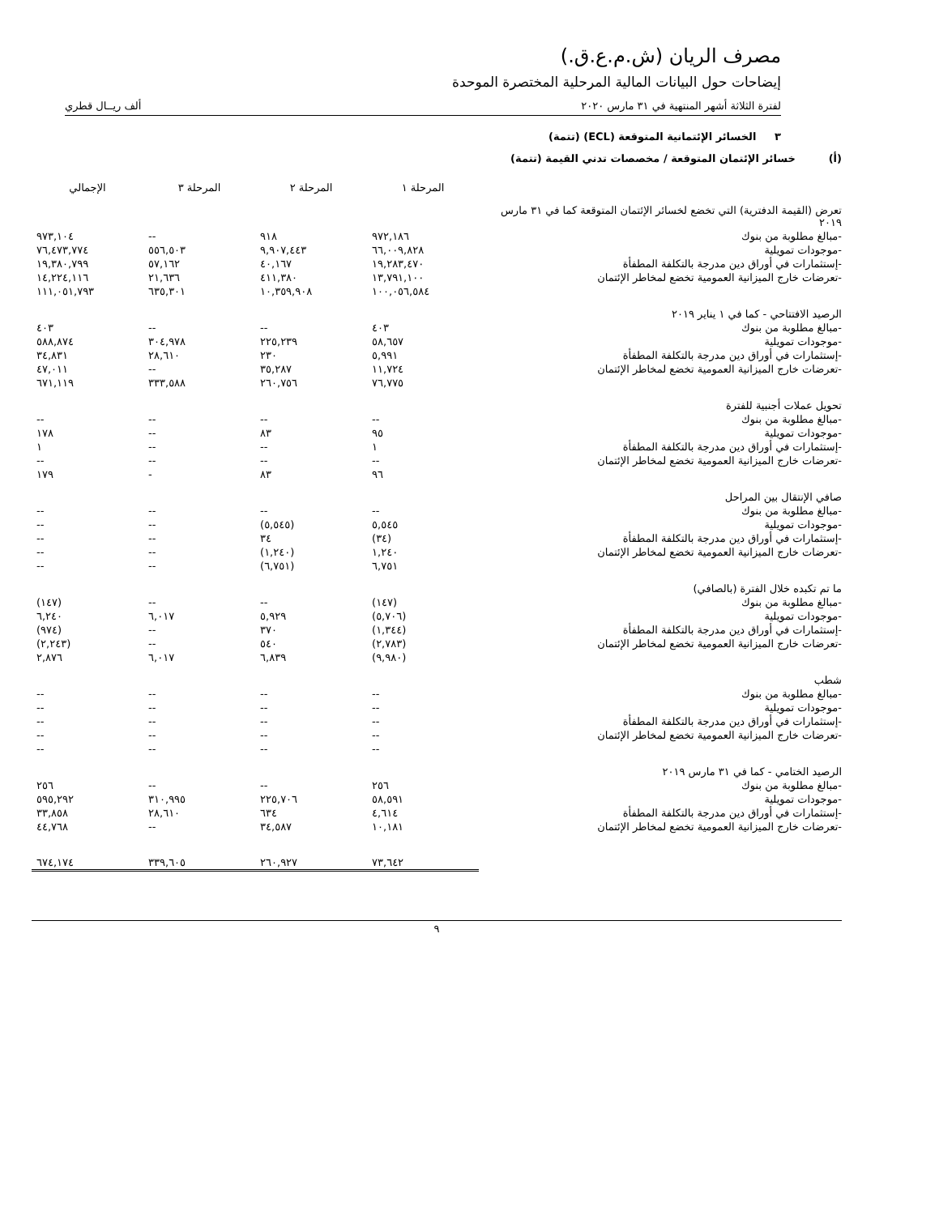مصرف الريان (ش.م.ع.ق.)
إيضاحات حول البيانات المالية المرحلية المختصرة الموحدة
لفترة الثلاثة أشهر المنتهية في ٣١ مارس ٢٠٢٠ ألف ريــال قطري
٣ الخسائر الإئتمانية المتوقعة (ECL) (تتمة)
(أ) خسائر الإئتمان المتوقعة / مخصصات تدني القيمة (تتمة)
| | المرحلة ١ | المرحلة ٢ | المرحلة ٣ | الإجمالي |
| --- | --- | --- | --- | --- |
| تعرض (القيمة الدفترية) التي تخضع لخسائر الإئتمان المتوقعة كما في ٣١ مارس ٢٠١٩ | | | | |
| -مبالغ مطلوبة من بنوك | ٩٧٢,١٨٦ | ٩١٨ | -- | ٩٧٣,١٠٤ |
| -موجودات تمويلية | ٦٦,٠٠٩,٨٢٨ | ٩,٩٠٧,٤٤٣ | ٥٥٦,٥٠٣ | ٧٦,٤٧٣,٧٧٤ |
| -إستثمارات في أوراق دين مدرجة بالتكلفة المطفأة | ١٩,٢٨٣,٤٧٠ | ٤٠,١٦٧ | ٥٧,١٦٢ | ١٩,٣٨٠,٧٩٩ |
| -تعرضات خارج الميزانية العمومية تخضع لمخاطر الإئتمان | ١٣,٧٩١,١٠٠ | ٤١١,٣٨٠ | ٢١,٦٣٦ | ١٤,٢٢٤,١١٦ |
| | ١٠٠,٠٥٦,٥٨٤ | ١٠,٣٥٩,٩٠٨ | ٦٣٥,٣٠١ | ١١١,٠٥١,٧٩٣ |
| الرصيد الافتتاحي - كما في ١ يناير ٢٠١٩ | | | | |
| -مبالغ مطلوبة من بنوك | ٤٠٣ | -- | -- | ٤٠٣ |
| -موجودات تمويلية | ٥٨,٦٥٧ | ٢٢٥,٢٣٩ | ٣٠٤,٩٧٨ | ٥٨٨,٨٧٤ |
| -إستثمارات في أوراق دين مدرجة بالتكلفة المطفأة | ٥,٩٩١ | ٢٣٠ | ٢٨,٦١٠ | ٣٤,٨٣١ |
| -تعرضات خارج الميزانية العمومية تخضع لمخاطر الإئتمان | ١١,٧٢٤ | ٣٥,٢٨٧ | -- | ٤٧,٠١١ |
| | ٧٦,٧٧٥ | ٢٦٠,٧٥٦ | ٣٣٣,٥٨٨ | ٦٧١,١١٩ |
| تحويل عملات أجنبية للفترة | | | | |
| -مبالغ مطلوبة من بنوك | -- | -- | -- | -- |
| -موجودات تمويلية | ٩٥ | ٨٣ | -- | ١٧٨ |
| -إستثمارات في أوراق دين مدرجة بالتكلفة المطفأة | ١ | -- | -- | ١ |
| -تعرضات خارج الميزانية العمومية تخضع لمخاطر الإئتمان | -- | -- | -- | -- |
| | ٩٦ | ٨٣ | - | ١٧٩ |
| صافي الإنتقال بين المراحل | | | | |
| -مبالغ مطلوبة من بنوك | -- | -- | -- | -- |
| -موجودات تمويلية | ٥,٥٤٥ | (٥,٥٤٥) | -- | -- |
| -إستثمارات في أوراق دين مدرجة بالتكلفة المطفأة | (٣٤) | ٣٤ | -- | -- |
| -تعرضات خارج الميزانية العمومية تخضع لمخاطر الإئتمان | ١,٢٤٠ | (١,٢٤٠) | -- | -- |
| | ٦,٧٥١ | (٦,٧٥١) | -- | -- |
| ما تم تكبده خلال الفترة (بالصافي) | | | | |
| -مبالغ مطلوبة من بنوك | (١٤٧) | -- | -- | (١٤٧) |
| -موجودات تمويلية | (٥,٧٠٦) | ٥,٩٢٩ | ٦,٠١٧ | ٦,٢٤٠ |
| -إستثمارات في أوراق دين مدرجة بالتكلفة المطفأة | (١,٣٤٤) | ٣٧٠ | -- | (٩٧٤) |
| -تعرضات خارج الميزانية العمومية تخضع لمخاطر الإئتمان | (٢,٧٨٣) | ٥٤٠ | -- | (٢,٢٤٣) |
| | (٩,٩٨٠) | ٦,٨٣٩ | ٦,٠١٧ | ٢,٨٧٦ |
| شطب | | | | |
| -مبالغ مطلوبة من بنوك | -- | -- | -- | -- |
| -موجودات تمويلية | -- | -- | -- | -- |
| -إستثمارات في أوراق دين مدرجة بالتكلفة المطفأة | -- | -- | -- | -- |
| -تعرضات خارج الميزانية العمومية تخضع لمخاطر الإئتمان | -- | -- | -- | -- |
| | -- | -- | -- | -- |
| الرصيد الختامي - كما في ٣١ مارس ٢٠١٩ | | | | |
| -مبالغ مطلوبة من بنوك | ٢٥٦ | -- | -- | ٢٥٦ |
| -موجودات تمويلية | ٥٨,٥٩١ | ٢٢٥,٧٠٦ | ٣١٠,٩٩٥ | ٥٩٥,٢٩٢ |
| -إستثمارات في أوراق دين مدرجة بالتكلفة المطفأة | ٤,٦١٤ | ٦٣٤ | ٢٨,٦١٠ | ٣٣,٨٥٨ |
| -تعرضات خارج الميزانية العمومية تخضع لمخاطر الإئتمان | ١٠,١٨١ | ٣٤,٥٨٧ | -- | ٤٤,٧٦٨ |
| | ٧٣,٦٤٢ | ٢٦٠,٩٢٧ | ٣٣٩,٦٠٥ | ٦٧٤,١٧٤ |
٩